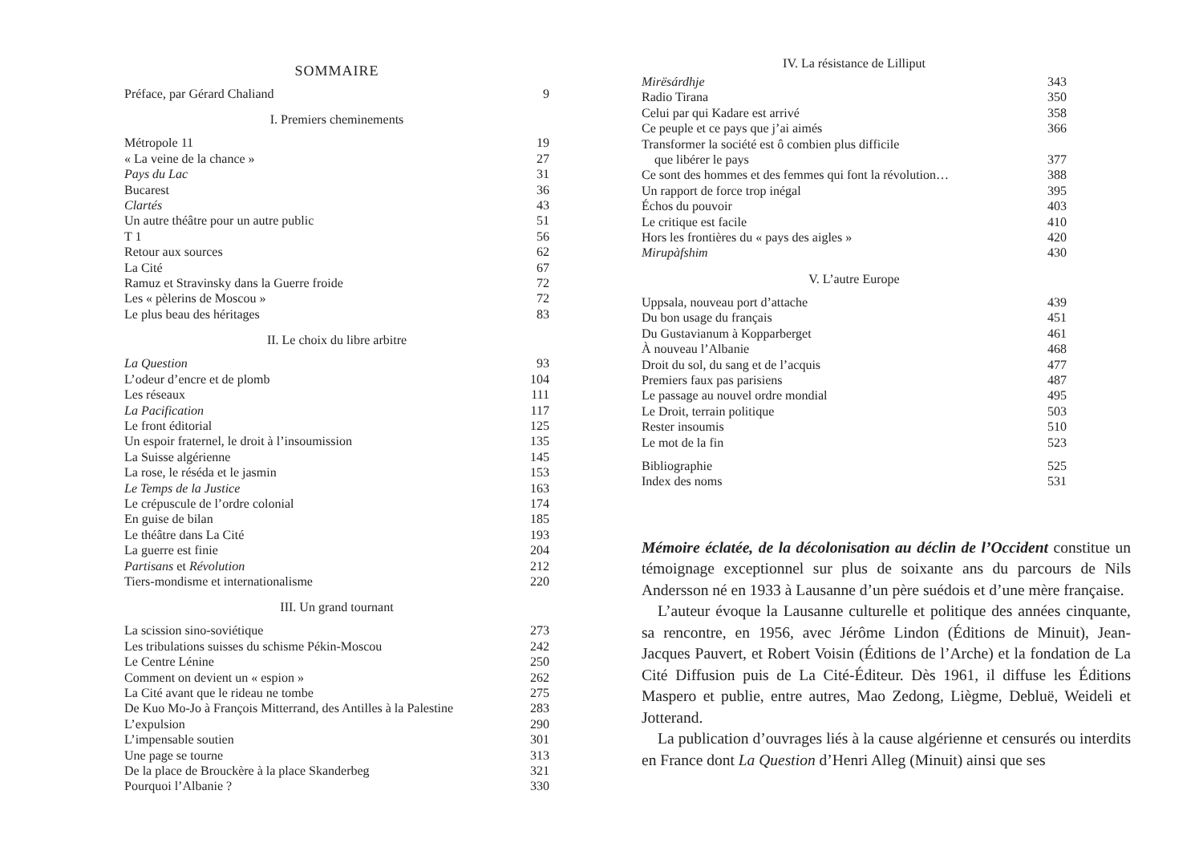SOMMAIRE
| Préface, par Gérard Chaliand | 9 |
I. Premiers cheminements
| Métropole 11 | 19 |
| « La veine de la chance » | 27 |
| Pays du Lac | 31 |
| Bucarest | 36 |
| Clartés | 43 |
| Un autre théâtre pour un autre public | 51 |
| T 1 | 56 |
| Retour aux sources | 62 |
| La Cité | 67 |
| Ramuz et Stravinsky dans la Guerre froide | 72 |
| Les « pèlerins de Moscou » | 72 |
| Le plus beau des héritages | 83 |
II. Le choix du libre arbitre
| La Question | 93 |
| L’odeur d’encre et de plomb | 104 |
| Les réseaux | 111 |
| La Pacification | 117 |
| Le front éditorial | 125 |
| Un espoir fraternel, le droit à l’insoumission | 135 |
| La Suisse algérienne | 145 |
| La rose, le réséda et le jasmin | 153 |
| Le Temps de la Justice | 163 |
| Le crépuscule de l’ordre colonial | 174 |
| En guise de bilan | 185 |
| Le théâtre dans La Cité | 193 |
| La guerre est finie | 204 |
| Partisans et Révolution | 212 |
| Tiers-mondisme et internationalisme | 220 |
III. Un grand tournant
| La scission sino-soviétique | 273 |
| Les tribulations suisses du schisme Pékin-Moscou | 242 |
| Le Centre Lénine | 250 |
| Comment on devient un « espion » | 262 |
| La Cité avant que le rideau ne tombe | 275 |
| De Kuo Mo-Jo à François Mitterrand, des Antilles à la Palestine | 283 |
| L’expulsion | 290 |
| L’impensable soutien | 301 |
| Une page se tourne | 313 |
| De la place de Brouckère à la place Skanderbeg | 321 |
| Pourquoi l’Albanie ? | 330 |
IV. La résistance de Lilliput
| Mirësárdhje | 343 |
| Radio Tirana | 350 |
| Celui par qui Kadare est arrivé | 358 |
| Ce peuple et ce pays que j’ai aimés | 366 |
| Transformer la société est ô combien plus difficile que libérer le pays | 377 |
| Ce sont des hommes et des femmes qui font la révolution… | 388 |
| Un rapport de force trop inégal | 395 |
| Échos du pouvoir | 403 |
| Le critique est facile | 410 |
| Hors les frontières du « pays des aigles » | 420 |
| Mirupàfshim | 430 |
V. L’autre Europe
| Uppsala, nouveau port d’attache | 439 |
| Du bon usage du français | 451 |
| Du Gustavianum à Kopparberget | 461 |
| À nouveau l’Albanie | 468 |
| Droit du sol, du sang et de l’acquis | 477 |
| Premiers faux pas parisiens | 487 |
| Le passage au nouvel ordre mondial | 495 |
| Le Droit, terrain politique | 503 |
| Rester insoumis | 510 |
| Le mot de la fin | 523 |
| Bibliographie | 525 |
| Index des noms | 531 |
Mémoire éclatée, de la décolonisation au déclin de l’Occident constitue un témoignage exceptionnel sur plus de soixante ans du parcours de Nils Andersson né en 1933 à Lausanne d’un père suédois et d’une mère française.
L’auteur évoque la Lausanne culturelle et politique des années cinquante, sa rencontre, en 1956, avec Jérôme Lindon (Éditions de Minuit), Jean-Jacques Pauvert, et Robert Voisin (Éditions de l’Arche) et la fondation de La Cité Diffusion puis de La Cité-Éditeur. Dès 1961, il diffuse les Éditions Maspero et publie, entre autres, Mao Zedong, Liègme, Debluë, Weideli et Jotterand.
La publication d’ouvrages liés à la cause algérienne et censurés ou interdits en France dont La Question d’Henri Alleg (Minuit) ainsi que ses